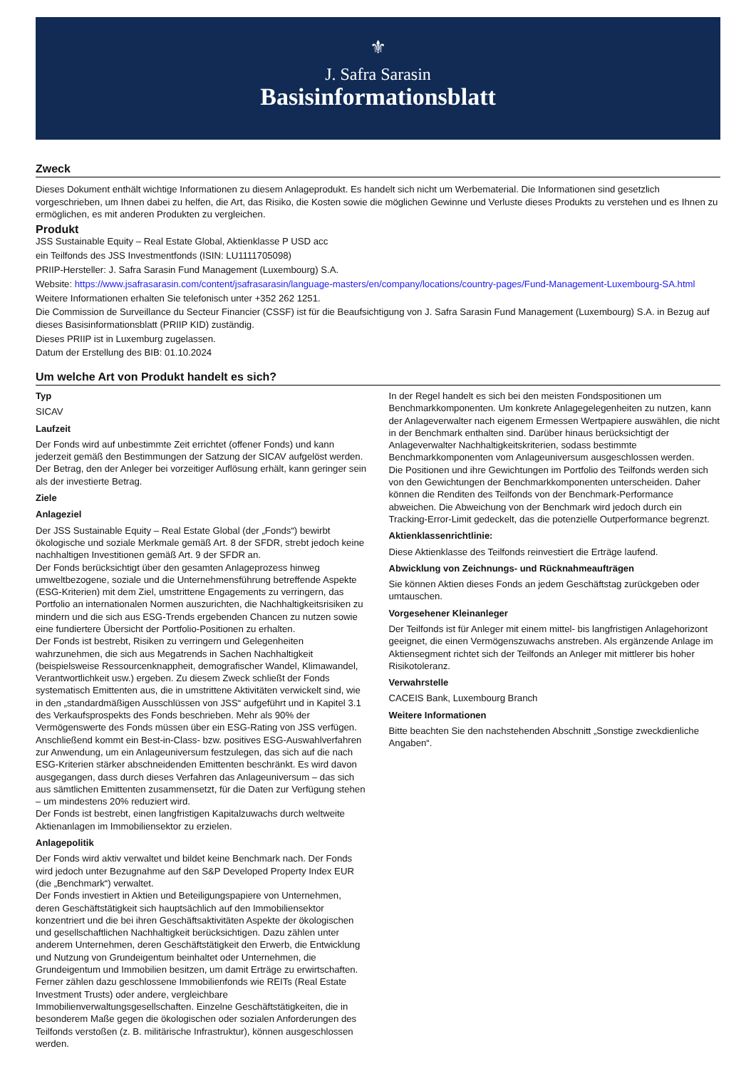⚜
J. Safra Sarasin
Basisinformationsblatt
Zweck
Dieses Dokument enthält wichtige Informationen zu diesem Anlageprodukt. Es handelt sich nicht um Werbematerial. Die Informationen sind gesetzlich vorgeschrieben, um Ihnen dabei zu helfen, die Art, das Risiko, die Kosten sowie die möglichen Gewinne und Verluste dieses Produkts zu verstehen und es Ihnen zu ermöglichen, es mit anderen Produkten zu vergleichen.
Produkt
JSS Sustainable Equity – Real Estate Global, Aktienklasse P USD acc
ein Teilfonds des JSS Investmentfonds (ISIN: LU1111705098)
PRIIP-Hersteller: J. Safra Sarasin Fund Management (Luxembourg) S.A.
Website: https://www.jsafrasarasin.com/content/jsafrasarasin/language-masters/en/company/locations/country-pages/Fund-Management-Luxembourg-SA.html
Weitere Informationen erhalten Sie telefonisch unter +352 262 1251.
Die Commission de Surveillance du Secteur Financier (CSSF) ist für die Beaufsichtigung von J. Safra Sarasin Fund Management (Luxembourg) S.A. in Bezug auf dieses Basisinformationsblatt (PRIIP KID) zuständig.
Dieses PRIIP ist in Luxemburg zugelassen.
Datum der Erstellung des BIB: 01.10.2024
Um welche Art von Produkt handelt es sich?
Typ
SICAV
Laufzeit
Der Fonds wird auf unbestimmte Zeit errichtet (offener Fonds) und kann jederzeit gemäß den Bestimmungen der Satzung der SICAV aufgelöst werden. Der Betrag, den der Anleger bei vorzeitiger Auflösung erhält, kann geringer sein als der investierte Betrag.
Ziele
Anlageziel
Der JSS Sustainable Equity – Real Estate Global (der „Fonds“) bewirbt ökologische und soziale Merkmale gemäß Art. 8 der SFDR, strebt jedoch keine nachhaltigen Investitionen gemäß Art. 9 der SFDR an.
Der Fonds berücksichtigt über den gesamten Anlageprozess hinweg umweltbezogene, soziale und die Unternehmensführung betreffende Aspekte (ESG-Kriterien) mit dem Ziel, umstrittene Engagements zu verringern, das Portfolio an internationalen Normen auszurichten, die Nachhaltigkeitsrisiken zu mindern und die sich aus ESG-Trends ergebenden Chancen zu nutzen sowie eine fundiertere Übersicht der Portfolio-Positionen zu erhalten.
Der Fonds ist bestrebt, Risiken zu verringern und Gelegenheiten wahrzunehmen, die sich aus Megatrends in Sachen Nachhaltigkeit (beispielsweise Ressourcenknappheit, demografischer Wandel, Klimawandel, Verantwortlichkeit usw.) ergeben. Zu diesem Zweck schließt der Fonds systematisch Emittenten aus, die in umstrittene Aktivitäten verwickelt sind, wie in den „standardmäßigen Ausschlüssen von JSS“ aufgeführt und in Kapitel 3.1 des Verkaufsprospekts des Fonds beschrieben. Mehr als 90% der Vermögenswerte des Fonds müssen über ein ESG-Rating von JSS verfügen. Anschließend kommt ein Best-in-Class- bzw. positives ESG-Auswahlverfahren zur Anwendung, um ein Anlageuniversum festzulegen, das sich auf die nach ESG-Kriterien stärker abschneidenden Emittenten beschränkt. Es wird davon ausgegangen, dass durch dieses Verfahren das Anlageuniversum – das sich aus sämtlichen Emittenten zusammensetzt, für die Daten zur Verfügung stehen – um mindestens 20% reduziert wird.
Der Fonds ist bestrebt, einen langfristigen Kapitalzuwachs durch weltweite Aktienanlagen im Immobiliensektor zu erzielen.
Anlagepolitik
Der Fonds wird aktiv verwaltet und bildet keine Benchmark nach. Der Fonds wird jedoch unter Bezugnahme auf den S&P Developed Property Index EUR (die „Benchmark“) verwaltet.
Der Fonds investiert in Aktien und Beteiligungspapiere von Unternehmen, deren Geschäftstätigkeit sich hauptsächlich auf den Immobiliensektor konzentriert und die bei ihren Geschäftsaktivitäten Aspekte der ökologischen und gesellschaftlichen Nachhaltigkeit berücksichtigen. Dazu zählen unter anderem Unternehmen, deren Geschäftstätigkeit den Erwerb, die Entwicklung und Nutzung von Grundeigentum beinhaltet oder Unternehmen, die Grundeigentum und Immobilien besitzen, um damit Erträge zu erwirtschaften. Ferner zählen dazu geschlossene Immobilienfonds wie REITs (Real Estate Investment Trusts) oder andere, vergleichbare Immobilienverwaltungsgesellschaften. Einzelne Geschäftstätigkeiten, die in besonderem Maße gegen die ökologischen oder sozialen Anforderungen des Teilfonds verstoßen (z. B. militärische Infrastruktur), können ausgeschlossen werden.
In der Regel handelt es sich bei den meisten Fondspositionen um Benchmarkkomponenten. Um konkrete Anlagegelegenheiten zu nutzen, kann der Anlageverwalter nach eigenem Ermessen Wertpapiere auswählen, die nicht in der Benchmark enthalten sind. Darüber hinaus berücksichtigt der Anlageverwalter Nachhaltigkeitskriterien, sodass bestimmte Benchmarkkomponenten vom Anlageuniversum ausgeschlossen werden.
Die Positionen und ihre Gewichtungen im Portfolio des Teilfonds werden sich von den Gewichtungen der Benchmarkkomponenten unterscheiden. Daher können die Renditen des Teilfonds von der Benchmark-Performance abweichen. Die Abweichung von der Benchmark wird jedoch durch ein Tracking-Error-Limit gedeckelt, das die potenzielle Outperformance begrenzt.
Aktienklassenrichtlinie:
Diese Aktienklasse des Teilfonds reinvestiert die Erträge laufend.
Abwicklung von Zeichnungs- und Rücknahmeaufträgen
Sie können Aktien dieses Fonds an jedem Geschäftstag zurückgeben oder umtauschen.
Vorgesehener Kleinanleger
Der Teilfonds ist für Anleger mit einem mittel- bis langfristigen Anlagehorizont geeignet, die einen Vermögenszuwachs anstreben. Als ergänzende Anlage im Aktiensegment richtet sich der Teilfonds an Anleger mit mittlerer bis hoher Risikotoleranz.
Verwahrstelle
CACEIS Bank, Luxembourg Branch
Weitere Informationen
Bitte beachten Sie den nachstehenden Abschnitt „Sonstige zweckdienliche Angaben“.